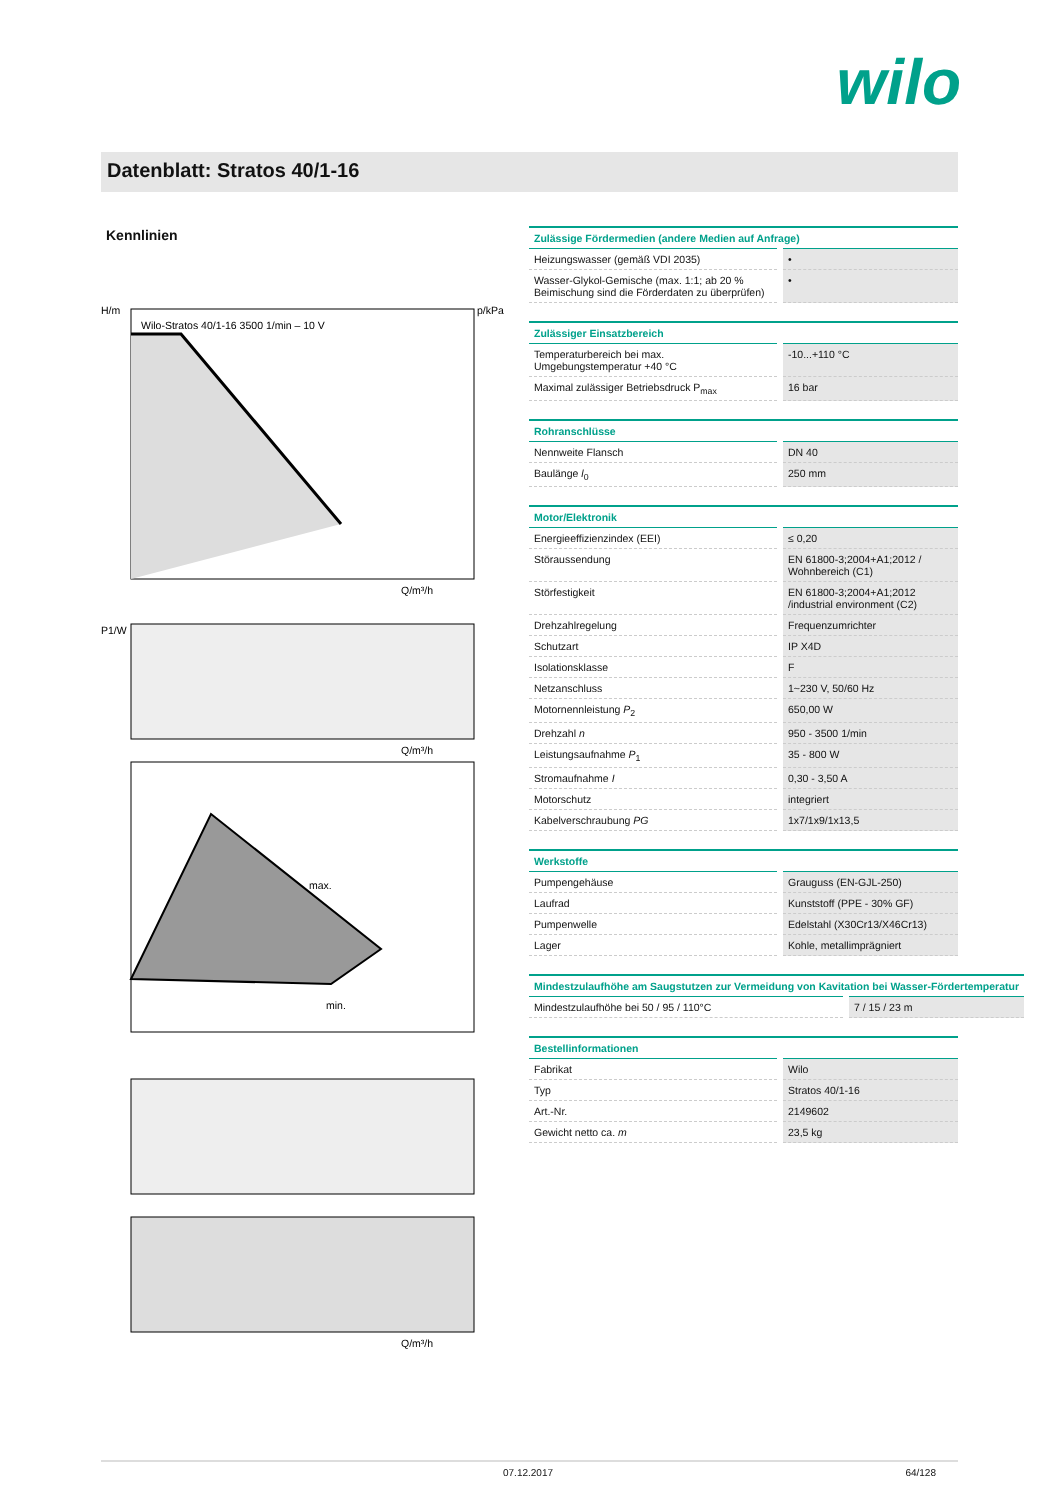wilo
Datenblatt: Stratos 40/1-16
Kennlinien
Wilo-Stratos 40/1-16 3500 1/min – 10 V
H/m
p/kPa
Q/m³/h
P1/W
Q/m³/h
max.
min.
Q/m³/h
| Zulässige Fördermedien (andere Medien auf Anfrage) | |
| --- | --- |
| Heizungswasser (gemäß VDI 2035) | • |
| Wasser-Glykol-Gemische (max. 1:1; ab 20 % Beimischung sind die Förderdaten zu überprüfen) | • |
| Zulässiger Einsatzbereich | |
| --- | --- |
| Temperaturbereich bei max. Umgebungstemperatur +40 °C | -10...+110 °C |
| Maximal zulässiger Betriebsdruck P<sub>max</sub> | 16 bar |
| Rohranschlüsse | |
| --- | --- |
| Nennweite Flansch | DN 40 |
| Baulänge l<sub>0</sub> | 250 mm |
| Motor/Elektronik | |
| --- | --- |
| Energieeffizienzindex (EEI) | ≤ 0,20 |
| Störaussendung | EN 61800-3;2004+A1;2012 / Wohnbereich (C1) |
| Störfestigkeit | EN 61800-3;2004+A1;2012 /industrial environment (C2) |
| Drehzahlregelung | Frequenzumrichter |
| Schutzart | IP X4D |
| Isolationsklasse | F |
| Netzanschluss | 1~230 V, 50/60 Hz |
| Motornennleistung P<sub>2</sub> | 650,00 W |
| Drehzahl n | 950 - 3500 1/min |
| Leistungsaufnahme P<sub>1</sub> | 35 - 800 W |
| Stromaufnahme I | 0,30 - 3,50 A |
| Motorschutz | integriert |
| Kabelverschraubung PG | 1x7/1x9/1x13,5 |
| Werkstoffe | |
| --- | --- |
| Pumpengehäuse | Grauguss (EN-GJL-250) |
| Laufrad | Kunststoff (PPE - 30% GF) |
| Pumpenwelle | Edelstahl (X30Cr13/X46Cr13) |
| Lager | Kohle, metallimprägniert |
| Mindestzulaufhöhe am Saugstutzen zur Vermeidung von Kavitation bei Wasser-Fördertemperatur | |
| --- | --- |
| Mindestzulaufhöhe bei 50 / 95 / 110°C | 7 / 15 / 23 m |
| Bestellinformationen | |
| --- | --- |
| Fabrikat | Wilo |
| Typ | Stratos 40/1-16 |
| Art.-Nr. | 2149602 |
| Gewicht netto ca. m | 23,5 kg |
07.12.2017 64/128